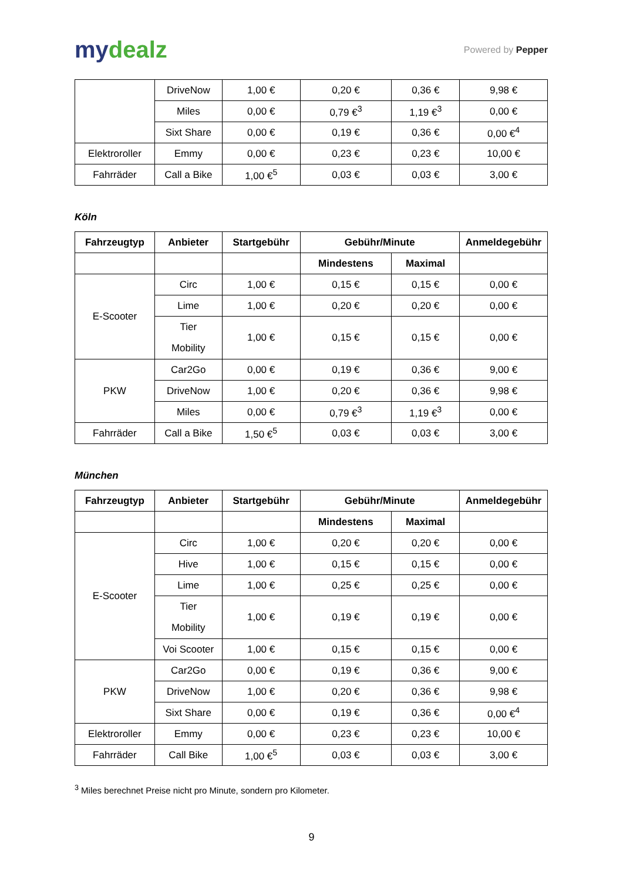mydealz
Powered by Pepper
| | DriveNow | 1,00 € | 0,20 € | 0,36 € | 9,98 € |
| | Miles | 0,00 € | 0,79 €<sup>3</sup> | 1,19 €<sup>3</sup> | 0,00 € |
| | Sixt Share | 0,00 € | 0,19 € | 0,36 € | 0,00 €<sup>4</sup> |
| Elektroroller | Emmy | 0,00 € | 0,23 € | 0,23 € | 10,00 € |
| Fahrräder | Call a Bike | 1,00 €<sup>5</sup> | 0,03 € | 0,03 € | 3,00 € |
Köln
| Fahrzeugtyp | Anbieter | Startgebühr | Gebühr/Minute | | Anmeldegebühr |
| --- | --- | --- | --- | --- | --- |
| | | | Mindestens | Maximal | |
| E-Scooter | Circ | 1,00 € | 0,15 € | 0,15 € | 0,00 € |
| | Lime | 1,00 € | 0,20 € | 0,20 € | 0,00 € |
| | Tier Mobility | 1,00 € | 0,15 € | 0,15 € | 0,00 € |
| PKW | Car2Go | 0,00 € | 0,19 € | 0,36 € | 9,00 € |
| | DriveNow | 1,00 € | 0,20 € | 0,36 € | 9,98 € |
| | Miles | 0,00 € | 0,79 €<sup>3</sup> | 1,19 €<sup>3</sup> | 0,00 € |
| Fahrräder | Call a Bike | 1,50 €<sup>5</sup> | 0,03 € | 0,03 € | 3,00 € |
München
| Fahrzeugtyp | Anbieter | Startgebühr | Gebühr/Minute | | Anmeldegebühr |
| --- | --- | --- | --- | --- | --- |
| | | | Mindestens | Maximal | |
| E-Scooter | Circ | 1,00 € | 0,20 € | 0,20 € | 0,00 € |
| | Hive | 1,00 € | 0,15 € | 0,15 € | 0,00 € |
| | Lime | 1,00 € | 0,25 € | 0,25 € | 0,00 € |
| | Tier Mobility | 1,00 € | 0,19 € | 0,19 € | 0,00 € |
| | Voi Scooter | 1,00 € | 0,15 € | 0,15 € | 0,00 € |
| PKW | Car2Go | 0,00 € | 0,19 € | 0,36 € | 9,00 € |
| | DriveNow | 1,00 € | 0,20 € | 0,36 € | 9,98 € |
| | Sixt Share | 0,00 € | 0,19 € | 0,36 € | 0,00 €<sup>4</sup> |
| Elektroroller | Emmy | 0,00 € | 0,23 € | 0,23 € | 10,00 € |
| Fahrräder | Call Bike | 1,00 €<sup>5</sup> | 0,03 € | 0,03 € | 3,00 € |
<sup>3</sup> Miles berechnet Preise nicht pro Minute, sondern pro Kilometer.
9